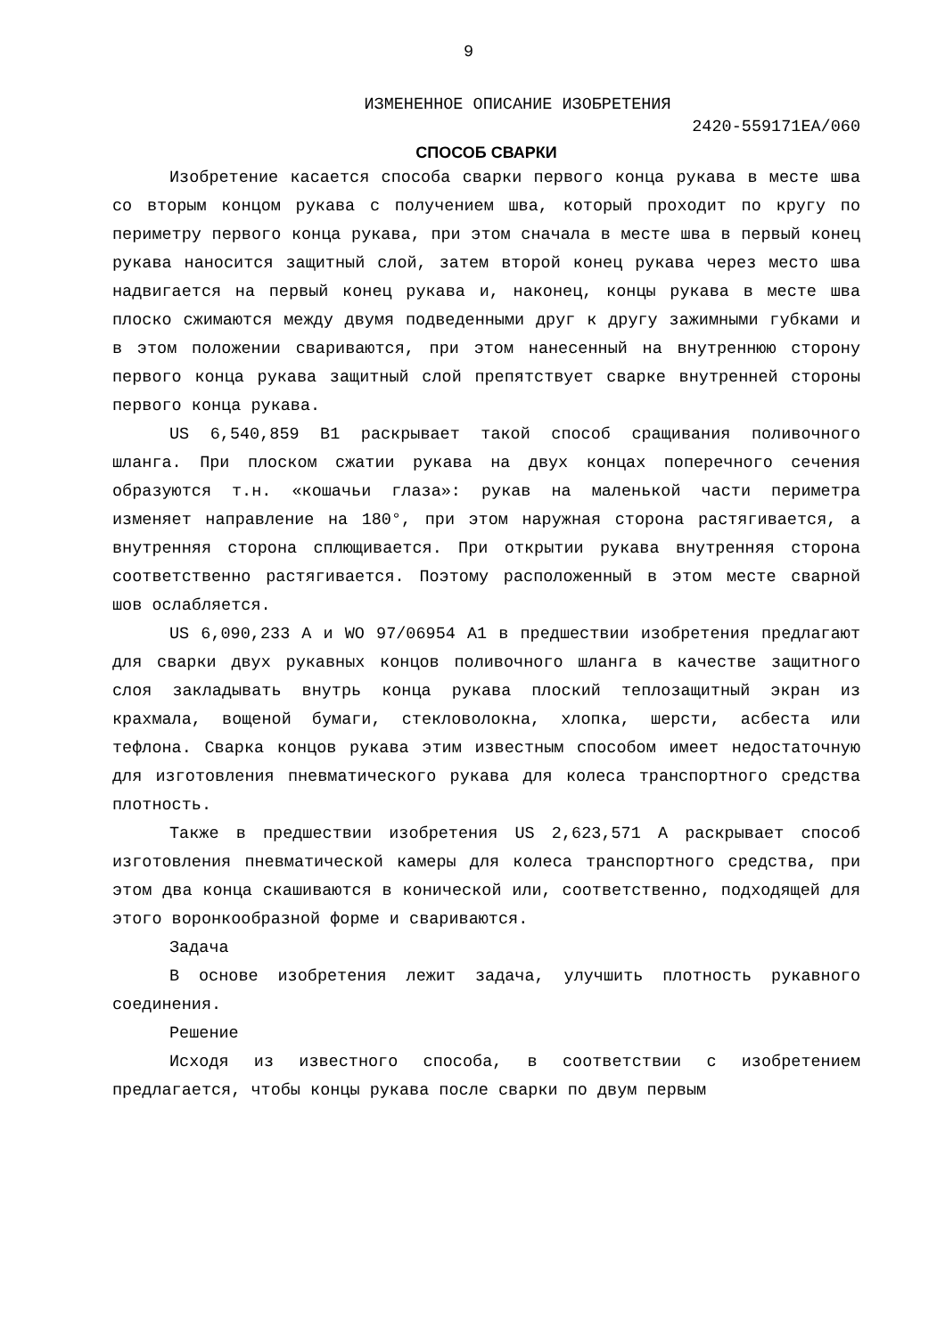9
ИЗМЕНЕННОЕ ОПИСАНИЕ ИЗОБРЕТЕНИЯ
2420-559171EA/060
СПОСОБ СВАРКИ
Изобретение касается способа сварки первого конца рукава в месте шва со вторым концом рукава с получением шва, который проходит по кругу по периметру первого конца рукава, при этом сначала в месте шва в первый конец рукава наносится защитный слой, затем второй конец рукава через место шва надвигается на первый конец рукава и, наконец, концы рукава в месте шва плоско сжимаются между двумя подведенными друг к другу зажимными губками и в этом положении свариваются, при этом нанесенный на внутреннюю сторону первого конца рукава защитный слой препятствует сварке внутренней стороны первого конца рукава.
US 6,540,859 B1 раскрывает такой способ сращивания поливочного шланга. При плоском сжатии рукава на двух концах поперечного сечения образуются т.н. «кошачьи глаза»: рукав на маленькой части периметра изменяет направление на 180°, при этом наружная сторона растягивается, а внутренняя сторона сплющивается. При открытии рукава внутренняя сторона соответственно растягивается. Поэтому расположенный в этом месте сварной шов ослабляется.
US 6,090,233 A и WO 97/06954 A1 в предшествии изобретения предлагают для сварки двух рукавных концов поливочного шланга в качестве защитного слоя закладывать внутрь конца рукава плоский теплозащитный экран из крахмала, вощеной бумаги, стекловолокна, хлопка, шерсти, асбеста или тефлона. Сварка концов рукава этим известным способом имеет недостаточную для изготовления пневматического рукава для колеса транспортного средства плотность.
Также в предшествии изобретения US 2,623,571 A раскрывает способ изготовления пневматической камеры для колеса транспортного средства, при этом два конца скашиваются в конической или, соответственно, подходящей для этого воронкообразной форме и свариваются.
Задача
В основе изобретения лежит задача, улучшить плотность рукавного соединения.
Решение
Исходя из известного способа, в соответствии с изобретением предлагается, чтобы концы рукава после сварки по двум первым